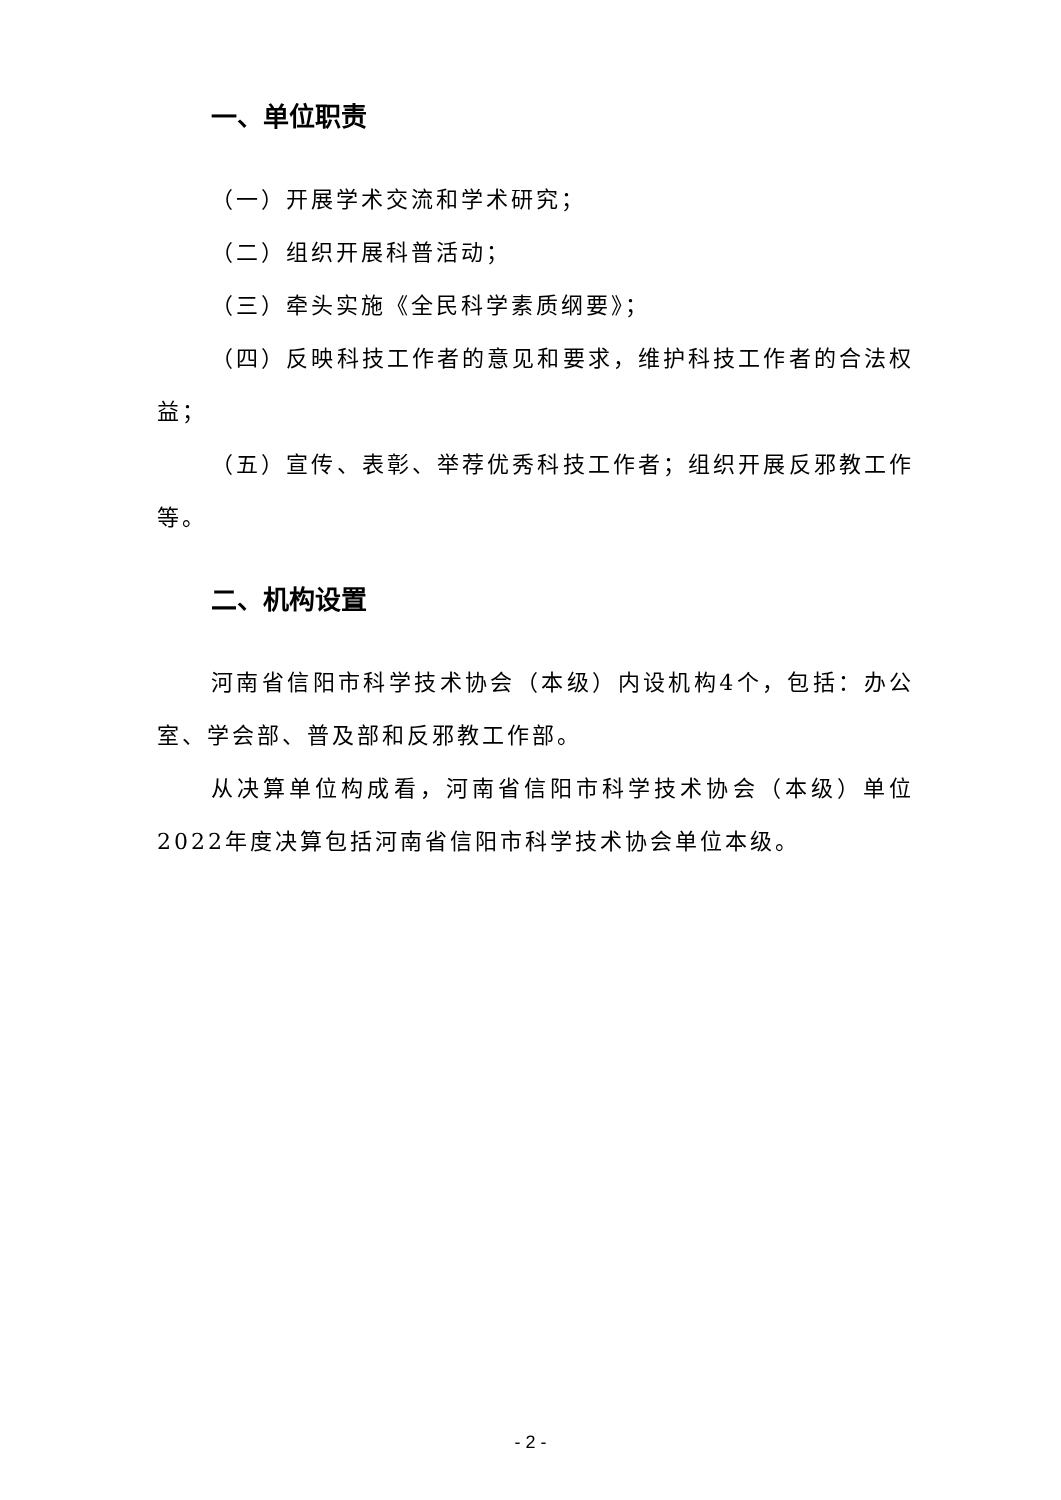一、单位职责
（一）开展学术交流和学术研究；
（二）组织开展科普活动；
（三）牵头实施《全民科学素质纲要》；
（四）反映科技工作者的意见和要求，维护科技工作者的合法权益；
（五）宣传、表彰、举荐优秀科技工作者；组织开展反邪教工作等。
二、机构设置
河南省信阳市科学技术协会（本级）内设机构4个，包括：办公室、学会部、普及部和反邪教工作部。
从决算单位构成看，河南省信阳市科学技术协会（本级）单位2022年度决算包括河南省信阳市科学技术协会单位本级。
- 2 -